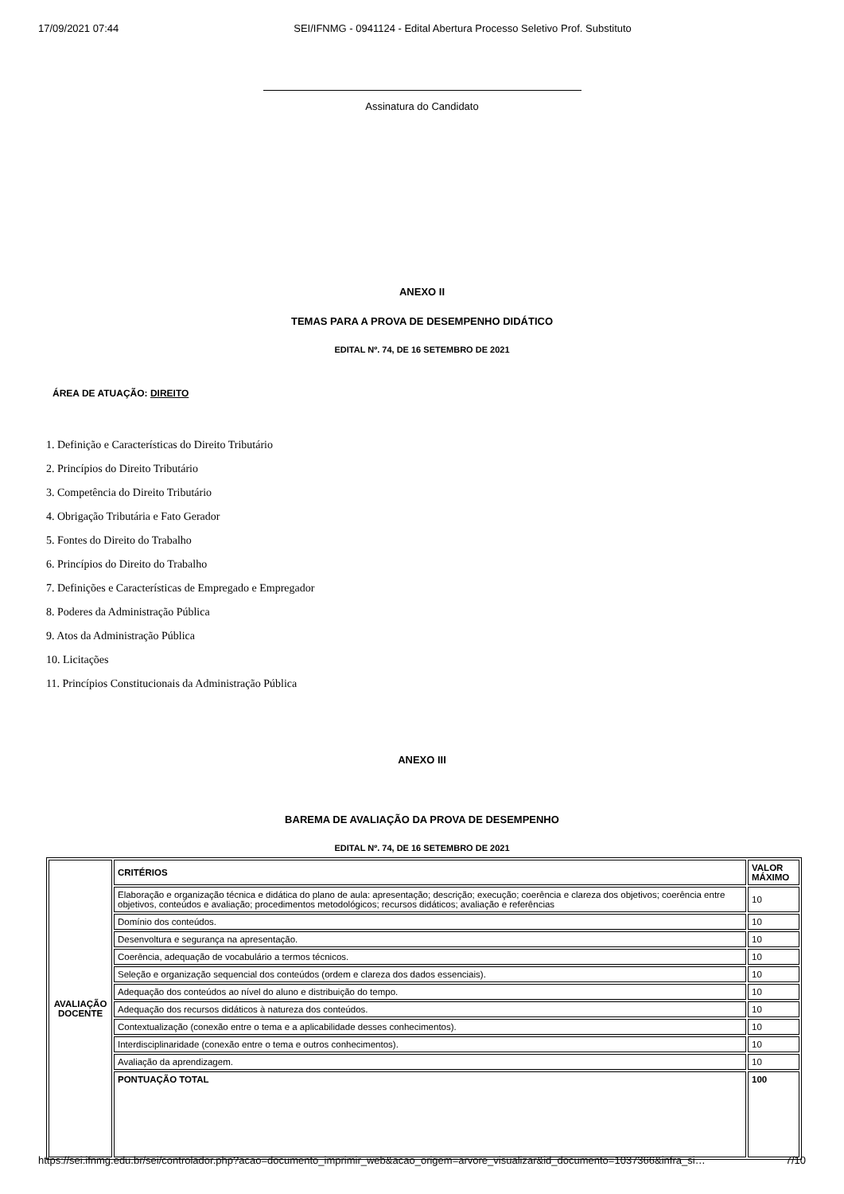17/09/2021 07:44 SEI/IFNMG - 0941124 - Edital Abertura Processo Seletivo Prof. Substituto
Assinatura do Candidato
ANEXO II
TEMAS PARA A PROVA DE DESEMPENHO DIDÁTICO
EDITAL Nº. 74, DE 16 SETEMBRO DE 2021
ÁREA DE ATUAÇÃO: DIREITO
1. Definição e Características do Direito Tributário
2. Princípios do Direito Tributário
3. Competência do Direito Tributário
4. Obrigação Tributária e Fato Gerador
5. Fontes do Direito do Trabalho
6. Princípios do Direito do Trabalho
7. Definições e Características de Empregado e Empregador
8. Poderes da Administração Pública
9. Atos da Administração Pública
10. Licitações
11. Princípios Constitucionais da Administração Pública
ANEXO III
BAREMA DE AVALIAÇÃO DA PROVA DE DESEMPENHO
EDITAL Nº. 74, DE 16 SETEMBRO DE 2021
| AVALIAÇÃO DOCENTE | CRITÉRIOS | VALOR MÁXIMO |
| | Elaboração e organização técnica e didática do plano de aula: apresentação; descrição; execução; coerência e clareza dos objetivos; coerência entre objetivos, conteúdos e avaliação; procedimentos metodológicos; recursos didáticos; avaliação e referências | 10 |
| | Domínio dos conteúdos. | 10 |
| | Desenvoltura e segurança na apresentação. | 10 |
| | Coerência, adequação de vocabulário a termos técnicos. | 10 |
| | Seleção e organização sequencial dos conteúdos (ordem e clareza dos dados essenciais). | 10 |
| | Adequação dos conteúdos ao nível do aluno e distribuição do tempo. | 10 |
| | Adequação dos recursos didáticos à natureza dos conteúdos. | 10 |
| | Contextualização (conexão entre o tema e a aplicabilidade desses conhecimentos). | 10 |
| | Interdisciplinaridade (conexão entre o tema e outros conhecimentos). | 10 |
| | Avaliação da aprendizagem. | 10 |
| | PONTUAÇÃO TOTAL | 100 |
https://sei.ifnmg.edu.br/sei/controlador.php?acao=documento_imprimir_web&acao_origem=arvore_visualizar&id_documento=1037366&infra_si… 7/10